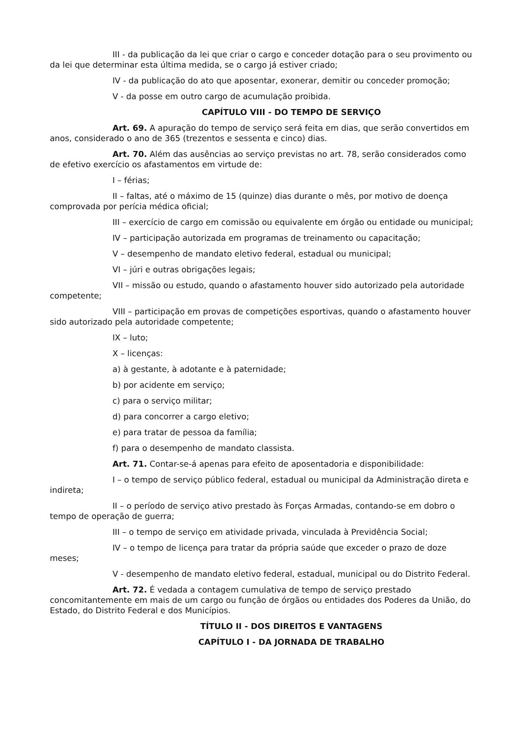III - da publicação da lei que criar o cargo e conceder dotação para o seu provimento ou da lei que determinar esta última medida, se o cargo já estiver criado;
IV - da publicação do ato que aposentar, exonerar, demitir ou conceder promoção;
V - da posse em outro cargo de acumulação proibida.
CAPÍTULO VIII - DO TEMPO DE SERVIÇO
Art. 69. A apuração do tempo de serviço será feita em dias, que serão convertidos em anos, considerado o ano de 365 (trezentos e sessenta e cinco) dias.
Art. 70. Além das ausências ao serviço previstas no art. 78, serão considerados como de efetivo exercício os afastamentos em virtude de:
I – férias;
II – faltas, até o máximo de 15 (quinze) dias durante o mês, por motivo de doença comprovada por perícia médica oficial;
III – exercício de cargo em comissão ou equivalente em órgão ou entidade ou municipal;
IV – participação autorizada em programas de treinamento ou capacitação;
V – desempenho de mandato eletivo federal, estadual ou municipal;
VI – júri e outras obrigações legais;
VII – missão ou estudo, quando o afastamento houver sido autorizado pela autoridade competente;
VIII – participação em provas de competições esportivas, quando o afastamento houver sido autorizado pela autoridade competente;
IX – luto;
X – licenças:
a) à gestante, à adotante e à paternidade;
b) por acidente em serviço;
c) para o serviço militar;
d) para concorrer a cargo eletivo;
e) para tratar de pessoa da família;
f) para o desempenho de mandato classista.
Art. 71. Contar-se-á apenas para efeito de aposentadoria e disponibilidade:
I – o tempo de serviço público federal, estadual ou municipal da Administração direta e indireta;
II – o período de serviço ativo prestado às Forças Armadas, contando-se em dobro o tempo de operação de guerra;
III – o tempo de serviço em atividade privada, vinculada à Previdência Social;
IV – o tempo de licença para tratar da própria saúde que exceder o prazo de doze meses;
V - desempenho de mandato eletivo federal, estadual, municipal ou do Distrito Federal.
Art. 72. É vedada a contagem cumulativa de tempo de serviço prestado concomitantemente em mais de um cargo ou função de órgãos ou entidades dos Poderes da União, do Estado, do Distrito Federal e dos Municípios.
TÍTULO II - DOS DIREITOS E VANTAGENS
CAPÍTULO I - DA JORNADA DE TRABALHO